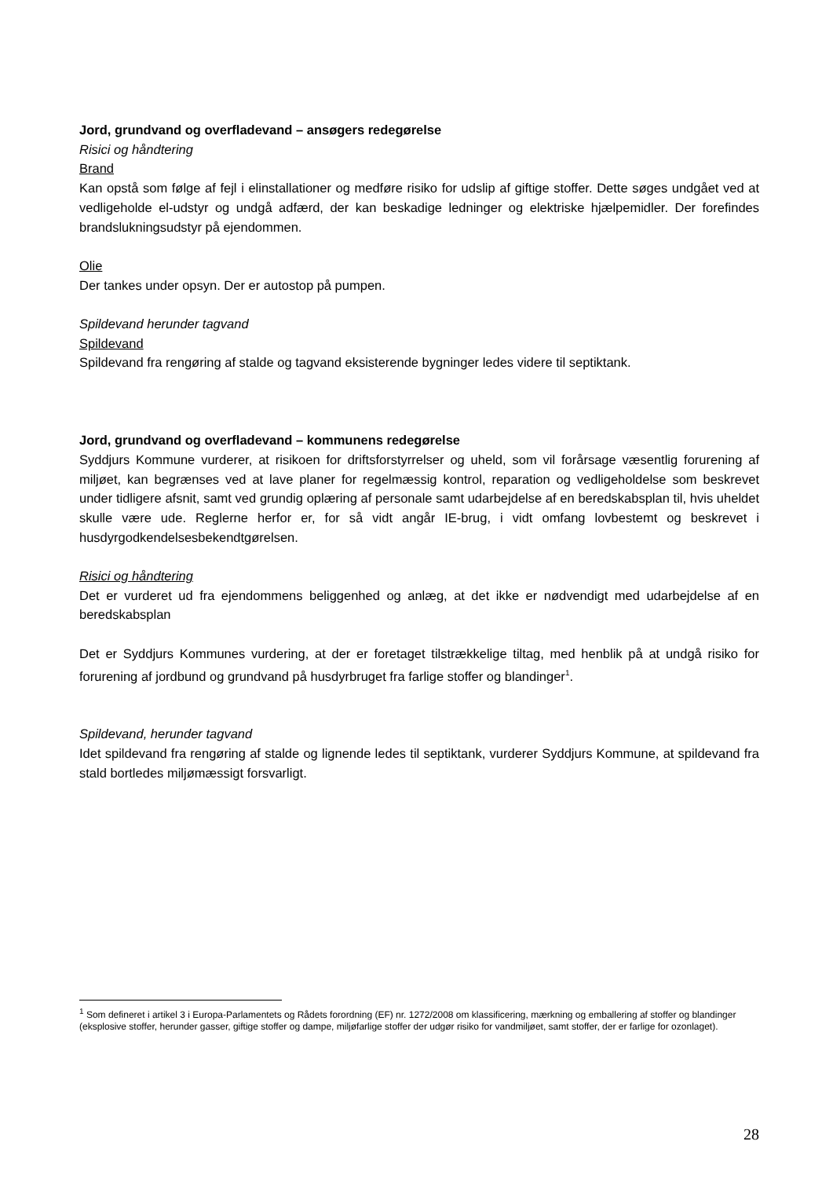Jord, grundvand og overfladevand – ansøgers redegørelse
Risici og håndtering
Brand
Kan opstå som følge af fejl i elinstallationer og medføre risiko for udslip af giftige stoffer. Dette søges undgået ved at vedligeholde el-udstyr og undgå adfærd, der kan beskadige ledninger og elektriske hjælpemidler. Der forefindes brandslukningsudstyr på ejendommen.
Olie
Der tankes under opsyn. Der er autostop på pumpen.
Spildevand herunder tagvand
Spildevand
Spildevand fra rengøring af stalde og tagvand eksisterende bygninger ledes videre til septiktank.
Jord, grundvand og overfladevand – kommunens redegørelse
Syddjurs Kommune vurderer, at risikoen for driftsforstyrrelser og uheld, som vil forårsage væsentlig forurening af miljøet, kan begrænses ved at lave planer for regelmæssig kontrol, reparation og vedligeholdelse som beskrevet under tidligere afsnit, samt ved grundig oplæring af personale samt udarbejdelse af en beredskabsplan til, hvis uheldet skulle være ude. Reglerne herfor er, for så vidt angår IE-brug, i vidt omfang lovbestemt og beskrevet i husdyrgodkendelsesbekendtgørelsen.
Risici og håndtering
Det er vurderet ud fra ejendommens beliggenhed og anlæg, at det ikke er nødvendigt med udarbejdelse af en beredskabsplan
Det er Syddjurs Kommunes vurdering, at der er foretaget tilstrækkelige tiltag, med henblik på at undgå risiko for forurening af jordbund og grundvand på husdyrbruget fra farlige stoffer og blandinger<sup>1</sup>.
Spildevand, herunder tagvand
Idet spildevand fra rengøring af stalde og lignende ledes til septiktank, vurderer Syddjurs Kommune, at spildevand fra stald bortledes miljømæssigt forsvarligt.
<sup>1</sup> Som defineret i artikel 3 i Europa-Parlamentets og Rådets forordning (EF) nr. 1272/2008 om klassificering, mærkning og emballering af stoffer og blandinger (eksplosive stoffer, herunder gasser, giftige stoffer og dampe, miljøfarlige stoffer der udgør risiko for vandmiljøet, samt stoffer, der er farlige for ozonlaget).
28